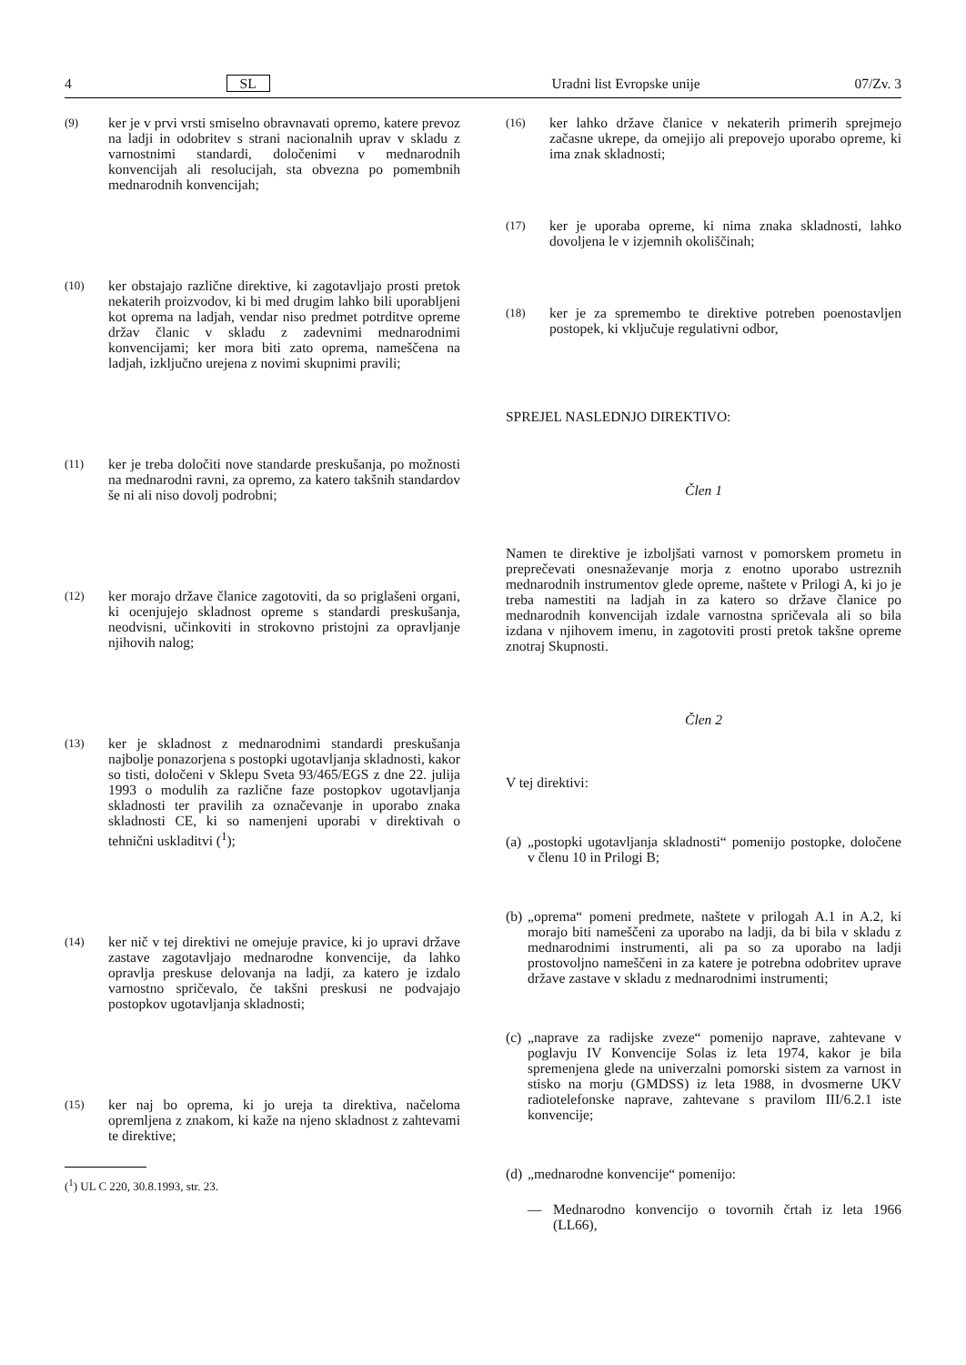4 SL Uradni list Evropske unije 07/Zv. 3
(9) ker je v prvi vrsti smiselno obravnavati opremo, katere prevoz na ladji in odobritev s strani nacionalnih uprav v skladu z varnostnimi standardi, določenimi v mednarodnih konvencijah ali resolucijah, sta obvezna po pomembnih mednarodnih konvencijah;
(10) ker obstajajo različne direktive, ki zagotavljajo prosti pretok nekaterih proizvodov, ki bi med drugim lahko bili uporabljeni kot oprema na ladjah, vendar niso predmet potrditve opreme držav članic v skladu z zadevnimi mednarodnimi konvencijami; ker mora biti zato oprema, nameščena na ladjah, izključno urejena z novimi skupnimi pravili;
(11) ker je treba določiti nove standarde preskušanja, po možnosti na mednarodni ravni, za opremo, za katero takšnih standardov še ni ali niso dovolj podrobni;
(12) ker morajo države članice zagotoviti, da so priglašeni organi, ki ocenjujejo skladnost opreme s standardi preskušanja, neodvisni, učinkoviti in strokovno pristojni za opravljanje njihovih nalog;
(13) ker je skladnost z mednarodnimi standardi preskušanja najbolje ponazorjena s postopki ugotavljanja skladnosti, kakor so tisti, določeni v Sklepu Sveta 93/465/EGS z dne 22. julija 1993 o modulih za različne faze postopkov ugotavljanja skladnosti ter pravilih za označevanje in uporabo znaka skladnosti CE, ki so namenjeni uporabi v direktivah o tehnični uskladitvi (<sup>1</sup>);
(14) ker nič v tej direktivi ne omejuje pravice, ki jo upravi države zastave zagotavljajo mednarodne konvencije, da lahko opravlja preskuse delovanja na ladji, za katero je izdalo varnostno spričevalo, če takšni preskusi ne podvajajo postopkov ugotavljanja skladnosti;
(15) ker naj bo oprema, ki jo ureja ta direktiva, načeloma opremljena z znakom, ki kaže na njeno skladnost z zahtevami te direktive;
(<sup>1</sup>) UL C 220, 30.8.1993, str. 23.
(16) ker lahko države članice v nekaterih primerih sprejmejo začasne ukrepe, da omejijo ali prepovejo uporabo opreme, ki ima znak skladnosti;
(17) ker je uporaba opreme, ki nima znaka skladnosti, lahko dovoljena le v izjemnih okoliščinah;
(18) ker je za spremembo te direktive potreben poenostavljen postopek, ki vključuje regulativni odbor,
SPREJEL NASLEDNJO DIREKTIVO:
Člen 1
Namen te direktive je izboljšati varnost v pomorskem prometu in preprečevati onesnaževanje morja z enotno uporabo ustreznih mednarodnih instrumentov glede opreme, naštete v Prilogi A, ki jo je treba namestiti na ladjah in za katero so države članice po mednarodnih konvencijah izdale varnostna spričevala ali so bila izdana v njihovem imenu, in zagotoviti prosti pretok takšne opreme znotraj Skupnosti.
Člen 2
V tej direktivi:
(a) „postopki ugotavljanja skladnosti“ pomenijo postopke, določene v členu 10 in Prilogi B;
(b) „oprema“ pomeni predmete, naštete v prilogah A.1 in A.2, ki morajo biti nameščeni za uporabo na ladji, da bi bila v skladu z mednarodnimi instrumenti, ali pa so za uporabo na ladji prostovoljno nameščeni in za katere je potrebna odobritev uprave države zastave v skladu z mednarodnimi instrumenti;
(c) „naprave za radijske zveze“ pomenijo naprave, zahtevane v poglavju IV Konvencije Solas iz leta 1974, kakor je bila spremenjena glede na univerzalni pomorski sistem za varnost in stisko na morju (GMDSS) iz leta 1988, in dvosmerne UKV radiotelefonske naprave, zahtevane s pravilom III/6.2.1 iste konvencije;
(d) „mednarodne konvencije“ pomenijo:
— Mednarodno konvencijo o tovornih črtah iz leta 1966 (LL66),